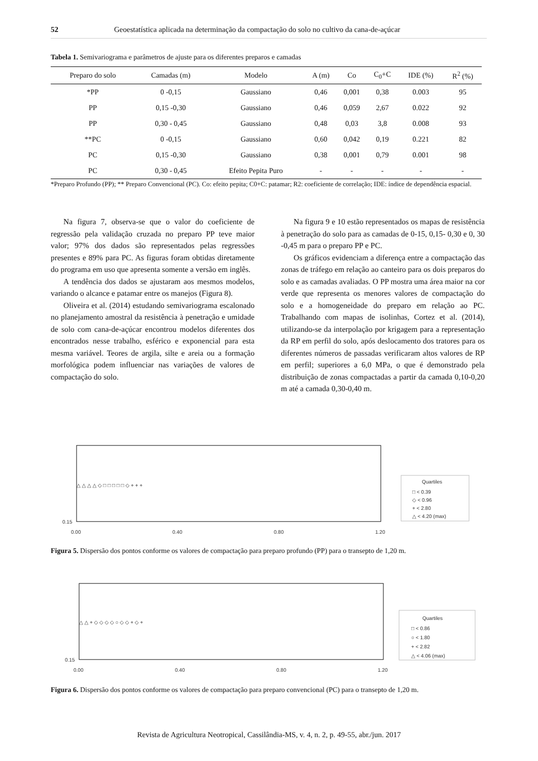52 Geoestatística aplicada na determinação da compactação do solo no cultivo da cana-de-açúcar
Tabela 1. Semivariograma e parâmetros de ajuste para os diferentes preparos e camadas
| Preparo do solo | Camadas (m) | Modelo | A (m) | Co | C<sub>0</sub>+C | IDE (%) | R<sup>2</sup> (%) |
| --- | --- | --- | --- | --- | --- | --- | --- |
| *PP | 0 -0,15 | Gaussiano | 0,46 | 0,001 | 0,38 | 0.003 | 95 |
| PP | 0,15 -0,30 | Gaussiano | 0,46 | 0,059 | 2,67 | 0.022 | 92 |
| PP | 0,30 - 0,45 | Gaussiano | 0,48 | 0,03 | 3,8 | 0.008 | 93 |
| **PC | 0 -0,15 | Gaussiano | 0,60 | 0,042 | 0,19 | 0.221 | 82 |
| PC | 0,15 -0,30 | Gaussiano | 0,38 | 0,001 | 0,79 | 0.001 | 98 |
| PC | 0,30 - 0,45 | Efeito Pepita Puro | - | - | - | - | - |
*Preparo Profundo (PP); ** Preparo Convencional (PC). Co: efeito pepita; C0+C: patamar; R2: coeficiente de correlação; IDE: índice de dependência espacial.
Na figura 7, observa-se que o valor do coeficiente de regressão pela validação cruzada no preparo PP teve maior valor; 97% dos dados são representados pelas regressões presentes e 89% para PC. As figuras foram obtidas diretamente do programa em uso que apresenta somente a versão em inglês.
A tendência dos dados se ajustaram aos mesmos modelos, variando o alcance e patamar entre os manejos (Figura 8).
Oliveira et al. (2014) estudando semivariograma escalonado no planejamento amostral da resistência à penetração e umidade de solo com cana-de-açúcar encontrou modelos diferentes dos encontrados nesse trabalho, esférico e exponencial para esta mesma variável. Teores de argila, silte e areia ou a formação morfológica podem influenciar nas variações de valores de compactação do solo.
Na figura 9 e 10 estão representados os mapas de resistência à penetração do solo para as camadas de 0-15, 0,15- 0,30 e 0, 30 -0,45 m para o preparo PP e PC.
Os gráficos evidenciam a diferença entre a compactação das zonas de tráfego em relação ao canteiro para os dois preparos do solo e as camadas avaliadas. O PP mostra uma área maior na cor verde que representa os menores valores de compactação do solo e a homogeneidade do preparo em relação ao PC. Trabalhando com mapas de isolinhas, Cortez et al. (2014), utilizando-se da interpolação por krigagem para a representação da RP em perfil do solo, após deslocamento dos tratores para os diferentes números de passadas verificaram altos valores de RP em perfil; superiores a 6,0 MPa, o que é demonstrado pela distribuição de zonas compactadas a partir da camada 0,10-0,20 m até a camada 0,30-0,40 m.
0.15
0.00
0.40
0.80
1.20
△ △ △ △ ◇ □ □ □ □ □ ◇ + + +
Quartiles
□ < 0.39
◇ < 0.96
+ < 2.80
△ < 4.20 (max)
Figura 5. Dispersão dos pontos conforme os valores de compactação para preparo profundo (PP) para o transepto de 1,20 m.
0.15
0.00
0.40
0.80
1.20
△ △ + ◇ ◇ ◇ ◇ ○ ◇ ◇ + ◇ +
Quartiles
□ < 0.86
○ < 1.80
+ < 2.82
△ < 4.06 (max)
Figura 6. Dispersão dos pontos conforme os valores de compactação para preparo convencional (PC) para o transepto de 1,20 m.
Revista de Agricultura Neotropical, Cassilândia-MS, v. 4, n. 2, p. 49-55, abr./jun. 2017